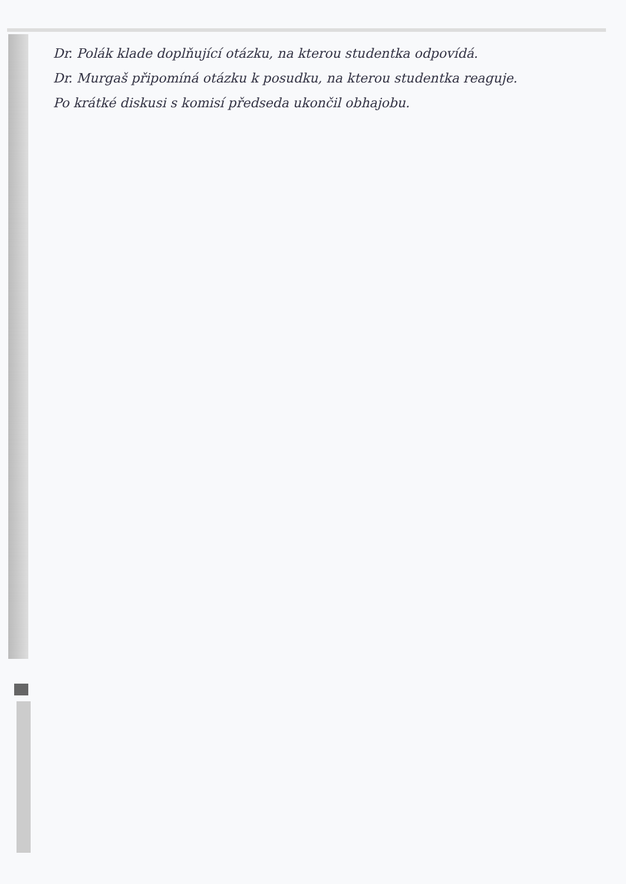Dr. Polák klade doplňující otázku, na kterou studentka odpovídá.
Dr. Murgaš připomíná otázku k posudku, na kterou studentka reaguje.
Po krátké diskusi s komisí předseda ukončil obhajobu.